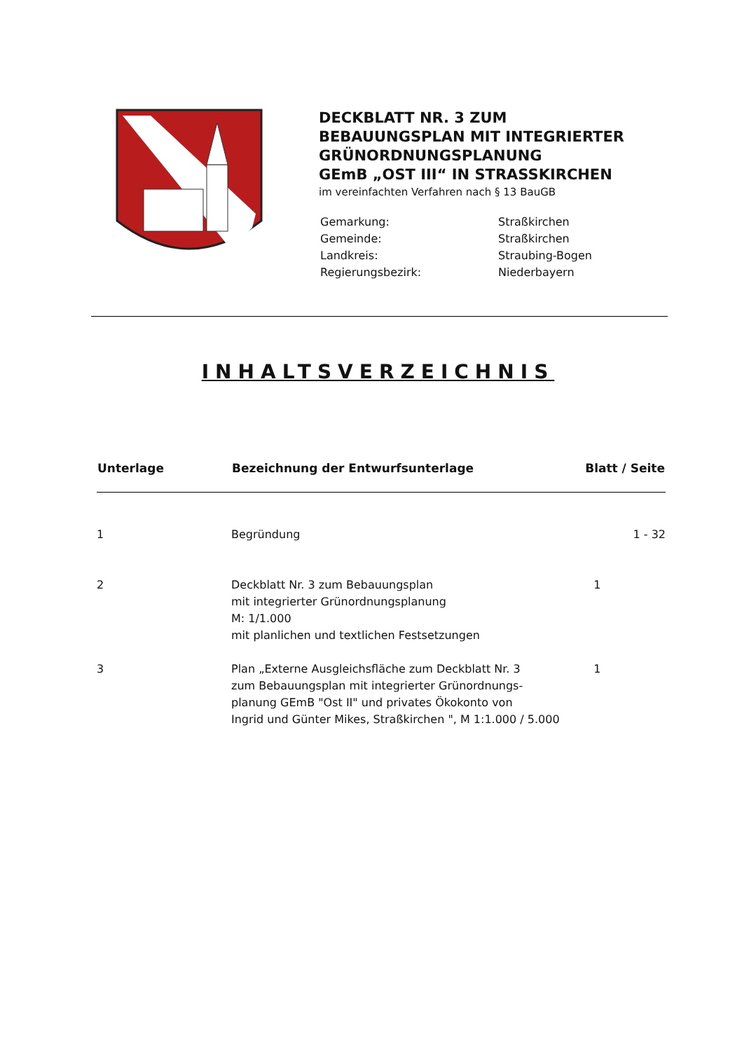DECKBLATT NR. 3 ZUM
BEBAUUNGSPLAN MIT INTEGRIERTER
GRÜNORDNUNGSPLANUNG
GEmB „OST III“ IN STRASSKIRCHEN
im vereinfachten Verfahren nach § 13 BauGB
| Gemarkung: | Straßkirchen |
| Gemeinde: | Straßkirchen |
| Landkreis: | Straubing-Bogen |
| Regierungsbezirk: | Niederbayern |
INHALTSVERZEICHNIS
| Unterlage | Bezeichnung der Entwurfsunterlage | Blatt / Seite |
| --- | --- | --- |
| 1 | Begründung | 1 - 32 |
| 2 | Deckblatt Nr. 3 zum Bebauungsplan mit integrierter Grünordnungsplanung M: 1/1.000 mit planlichen und textlichen Festsetzungen | 1 |
| 3 | Plan „Externe Ausgleichsfläche zum Deckblatt Nr. 3 zum Bebauungsplan mit integrierter Grünordnungs- planung GEmB "Ost II" und privates Ökokonto von Ingrid und Günter Mikes, Straßkirchen ", M 1:1.000 / 5.000 | 1 |